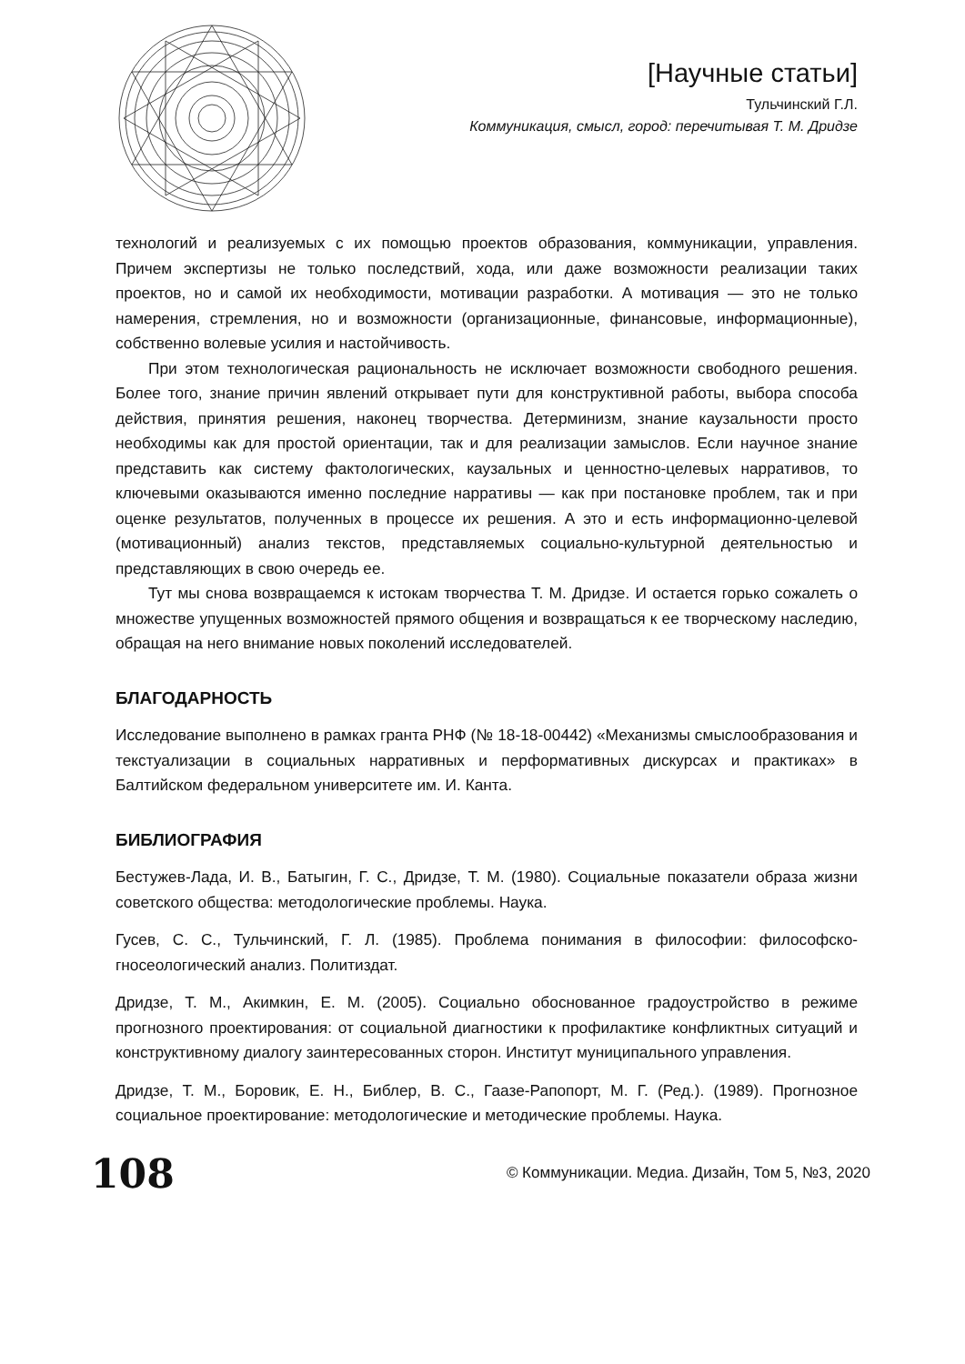[Научные статьи]
Тульчинский Г.Л.
Коммуникация, смысл, город: перечитывая Т. М. Дридзе
технологий и реализуемых с их помощью проектов образования, коммуникации, управления. Причем экспертизы не только последствий, хода, или даже возможности реализации таких проектов, но и самой их необходимости, мотивации разработки. А мотивация — это не только намерения, стремления, но и возможности (организационные, финансовые, информационные), собственно волевые усилия и настойчивость.
При этом технологическая рациональность не исключает возможности свободного решения. Более того, знание причин явлений открывает пути для конструктивной работы, выбора способа действия, принятия решения, наконец творчества. Детерминизм, знание каузальности просто необходимы как для простой ориентации, так и для реализации замыслов. Если научное знание представить как систему фактологических, каузальных и ценностно-целевых нарративов, то ключевыми оказываются именно последние нарративы — как при постановке проблем, так и при оценке результатов, полученных в процессе их решения. А это и есть информационно-целевой (мотивационный) анализ текстов, представляемых социально-культурной деятельностью и представляющих в свою очередь ее.
Тут мы снова возвращаемся к истокам творчества Т. М. Дридзе. И остается горько сожалеть о множестве упущенных возможностей прямого общения и возвращаться к ее творческому наследию, обращая на него внимание новых поколений исследователей.
БЛАГОДАРНОСТЬ
Исследование выполнено в рамках гранта РНФ (№ 18-18-00442) «Механизмы смыслообразования и текстуализации в социальных нарративных и перформативных дискурсах и практиках» в Балтийском федеральном университете им. И. Канта.
БИБЛИОГРАФИЯ
Бестужев-Лада, И. В., Батыгин, Г. С., Дридзе, Т. М. (1980). Социальные показатели образа жизни советского общества: методологические проблемы. Наука.
Гусев, С. С., Тульчинский, Г. Л. (1985). Проблема понимания в философии: философско-гносеологический анализ. Политиздат.
Дридзе, Т. М., Акимкин, Е. М. (2005). Социально обоснованное градоустройство в режиме прогнозного проектирования: от социальной диагностики к профилактике конфликтных ситуаций и конструктивному диалогу заинтересованных сторон. Институт муниципального управления.
Дридзе, Т. М., Боровик, Е. Н., Библер, В. С., Гаазе-Рапопорт, М. Г. (Ред.). (1989). Прогнозное социальное проектирование: методологические и методические проблемы. Наука.
108
© Коммуникации. Медиа. Дизайн, Том 5, №3, 2020